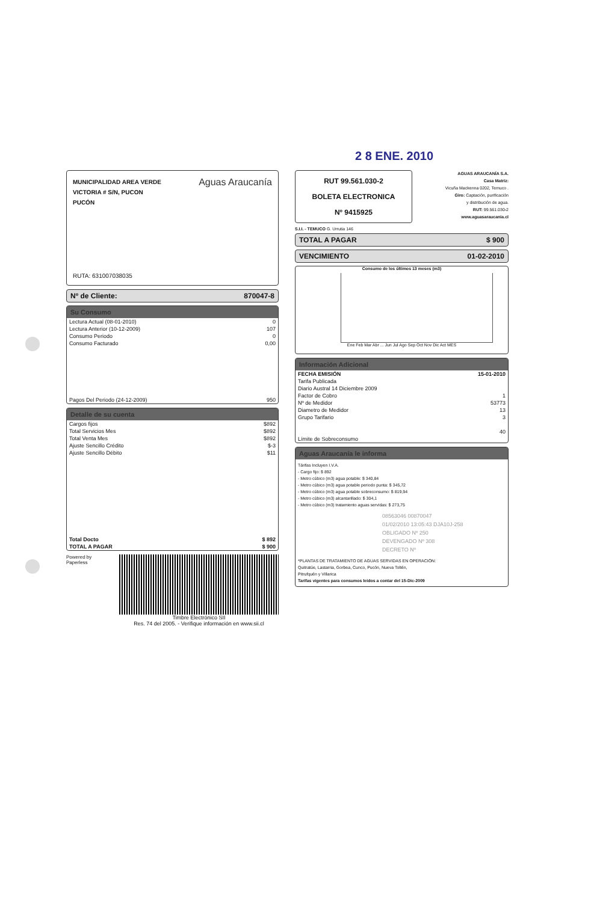2 8 ENE. 2010
MUNICIPALIDAD AREA VERDE
VICTORIA # S/N, PUCON
PUCÓN
Aguas Araucanía
RUTA: 631007038035
Nº de Cliente: 870047-8
Su Consumo
| Lectura Actual (08-01-2010) | 0 |
| Lectura Anterior (10-12-2009) | 107 |
| Consumo Periodo | 0 |
| Consumo Facturado | 0,00 |
| Pagos Del Periodo (24-12-2009) | 950 |
Detalle de su cuenta
| Cargos fijos | $892 |
| Total Servicios Mes | $892 |
| Total Venta Mes | $892 |
| Ajuste Sencillo Crédito | $-3 |
| Ajuste Sencillo Débito | $11 |
| Total Docto | $ 892 |
| TOTAL A PAGAR | $ 900 |
Powered by Paperless Timbre Electrónico SII
Res. 74 del 2005. - Verifique información en www.sii.cl
RUT 99.561.030-2
BOLETA ELECTRONICA
Nº 9415925
AGUAS ARAUCANÍA S.A.
Casa Matriz:
Vicuña Mackenna 0202, Temuco .
Giro: Captación, purificación
y distribución de agua.
RUT: 99.561.030-2
www.aguasaraucania.cl
S.I.I. - TEMUCO G. Urrutia 146
TOTAL A PAGAR $ 900
VENCIMIENTO 01-02-2010
Consumo de los últimos 13 meses (m3)
Ene Feb Mar Abr ... Jun Jul Ago Sep Oct Nov Dic Act MES
Información Adicional
| FECHA EMISIÓN | 15-01-2010 |
| Tarifa Publicada | |
| Diario Austral 14 Diciembre 2009 | |
| Factor de Cobro | 1 |
| Nº de Medidor | 53773 |
| Diametro de Medidor | 13 |
| Grupo Tarifario | 3 |
| Límite de Sobreconsumo | 40 |
Aguas Araucanía le informa
Tárifas Incluyen I.V.A.
- Cargo fijo: $ 892
- Metro cúbico (m3) agua potable: $ 340,84
- Metro cúbico (m3) agua potable periodo punta: $ 345,72
- Metro cúbico (m3) agua potable sobreconsumo: $ 819,94
- Metro cúbico (m3) alcantarillado: $ 304,1
- Metro cúbico (m3) tratamiento aguas servidas: $ 273,75
08563046 00870047
01/02/2010 13:05:43 DJA10J-258
OBLIGADO Nº 250
DEVENGADO Nº 308
DECRETO Nº
*PLANTAS DE TRATAMIENTO DE AGUAS SERVIDAS EN OPERACIÓN:
Quitratúe, Lastarria, Gorbea, Cunco, Pucón, Nueva Toltén,
Pitrufquén y Villarica
Tarifas vigentes para consumos leidos a contar del 15-Dic-2009